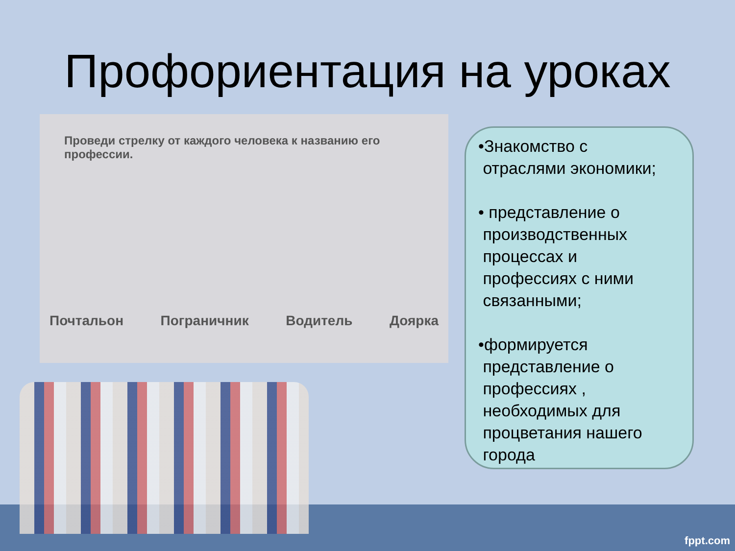Профориентация на уроках
Проведи стрелку от каждого человека к названию его профессии.
Почтальон Пограничник Водитель Доярка
•Знакомство с
отраслями экономики;
• представление о
производственных
процессах и
профессиях с ними
связанными;
•формируется
представление о
профессиях ,
необходимых для
процветания нашего
города
fppt.com